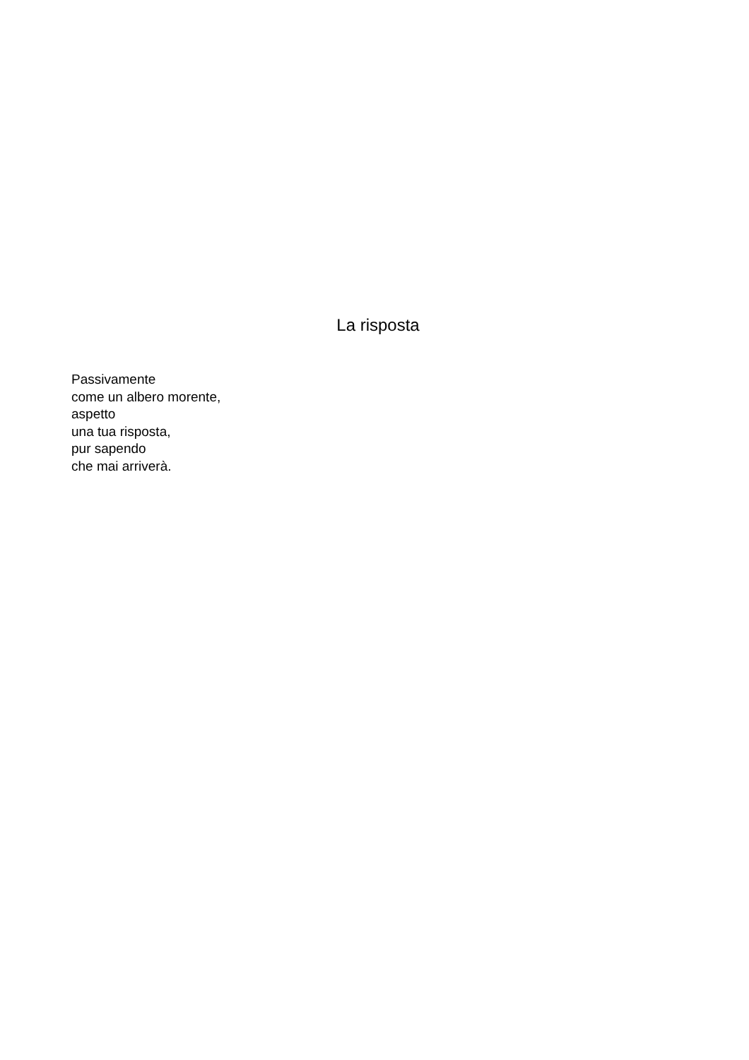La risposta
Passivamente
come un albero morente,
aspetto
una tua risposta,
pur sapendo
che mai arriverà.